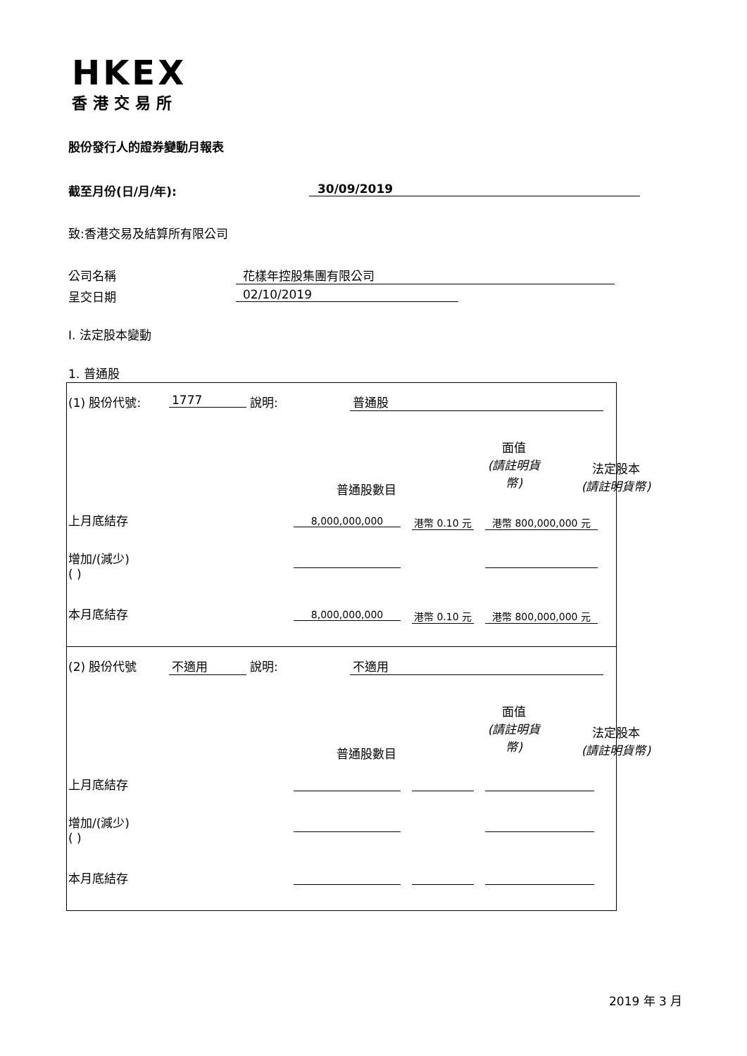HKEX
香港交易所
股份發行人的證券變動月報表
截至月份(日/月/年): 30/09/2019
致:香港交易及結算所有限公司
公司名稱 花樣年控股集團有限公司
呈交日期 02/10/2019
I. 法定股本變動
1. 普通股
(1) 股份代號: 1777 說明: 普通股
面值
(請註明貨
幣)
普通股數目
法定股本
(請註明貨幣)
上月底結存 8,000,000,000
港幣 0.10 元
港幣 800,000,000 元
增加/(減少)
( )
本月底結存 8,000,000,000
港幣 0.10 元
港幣 800,000,000 元
(2) 股份代號 不適用 說明: 不適用
面值
(請註明貨
幣)
普通股數目
法定股本
(請註明貨幣)
上月底結存
增加/(減少)
( )
本月底結存
2019 年 3 月